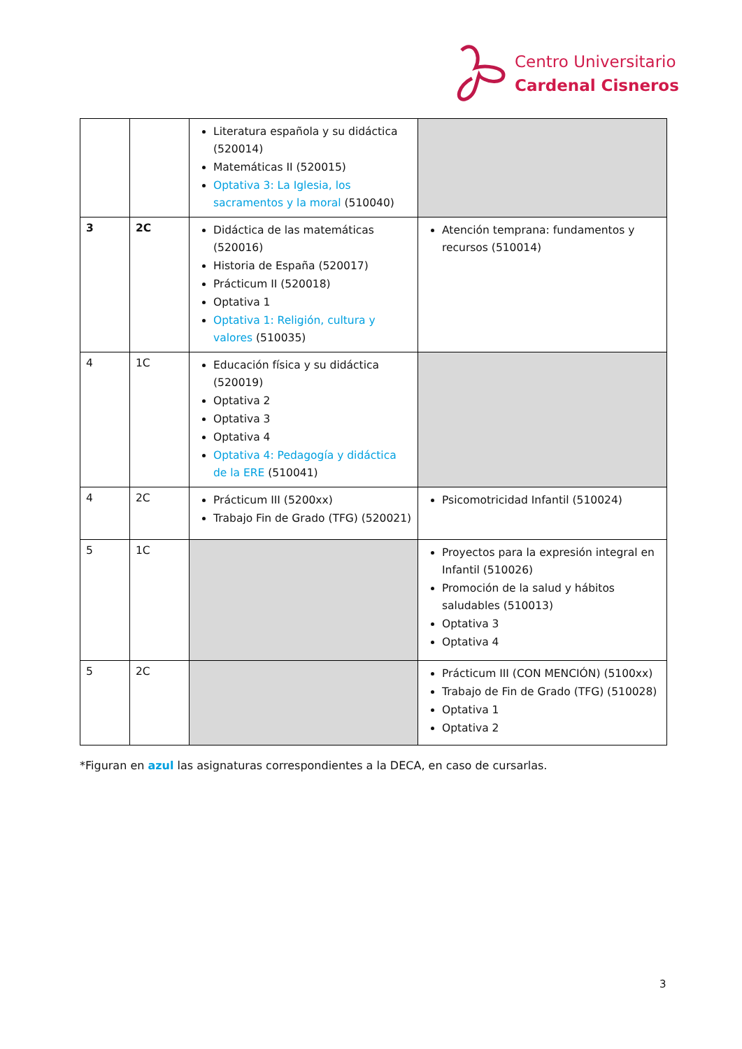Centro Universitario
Cardenal Cisneros
| | | Literatura española y su didáctica (520014) Matemáticas II (520015) Optativa 3: La Iglesia, los sacramentos y la moral (510040) | |
| 3 | 2C | Didáctica de las matemáticas (520016) Historia de España (520017) Prácticum II (520018) Optativa 1 Optativa 1: Religión, cultura y valores (510035) | Atención temprana: fundamentos y recursos (510014) |
| 4 | 1C | Educación física y su didáctica (520019) Optativa 2 Optativa 3 Optativa 4 Optativa 4: Pedagogía y didáctica de la ERE (510041) | |
| 4 | 2C | Prácticum III (5200xx) Trabajo Fin de Grado (TFG) (520021) | Psicomotricidad Infantil (510024) |
| 5 | 1C | | Proyectos para la expresión integral en Infantil (510026) Promoción de la salud y hábitos saludables (510013) Optativa 3 Optativa 4 |
| 5 | 2C | | Prácticum III (CON MENCIÓN) (5100xx) Trabajo de Fin de Grado (TFG) (510028) Optativa 1 Optativa 2 |
*Figuran en azul las asignaturas correspondientes a la DECA, en caso de cursarlas.
3